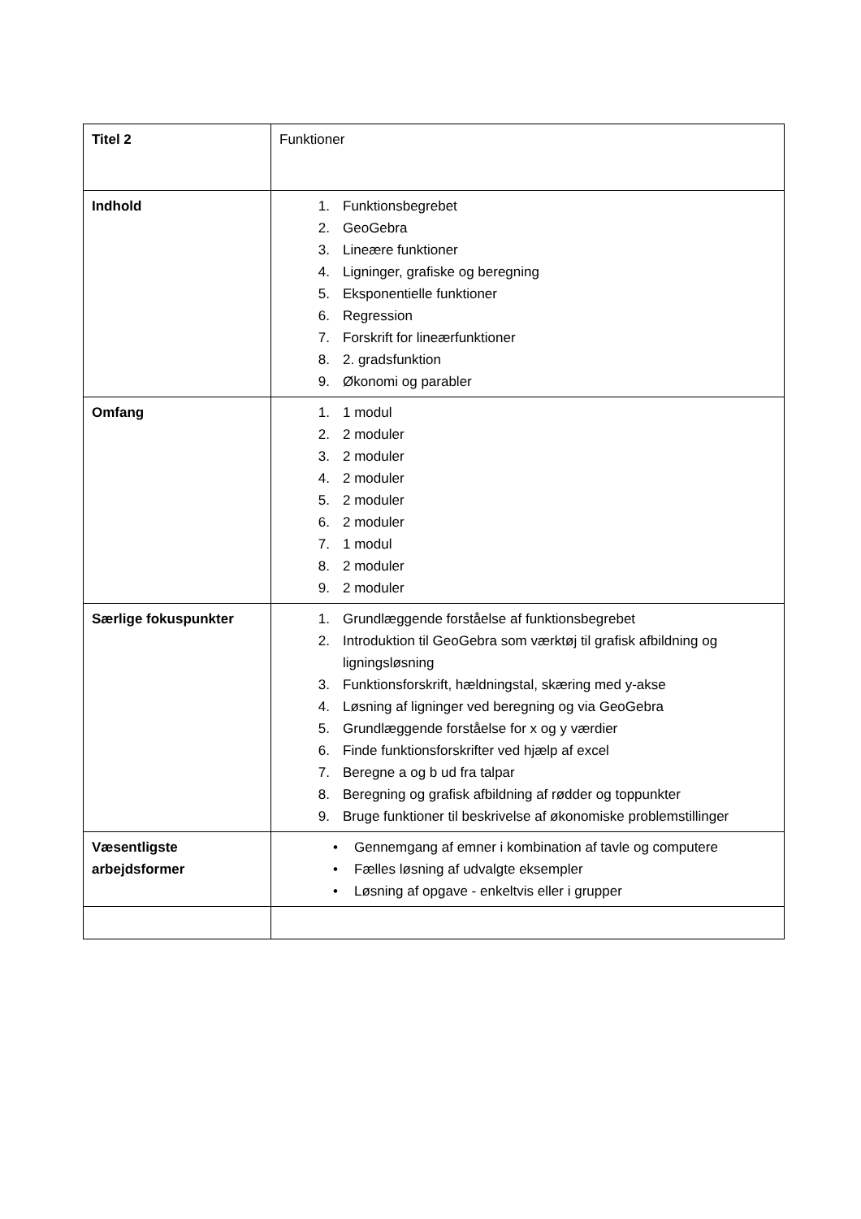| Titel 2 | Funktioner |
| Indhold | 1. Funktionsbegrebet 2. GeoGebra 3. Lineære funktioner 4. Ligninger, grafiske og beregning 5. Eksponentielle funktioner 6. Regression 7. Forskrift for lineærfunktioner 8. 2. gradsfunktion 9. Økonomi og parabler |
| Omfang | 1. 1 modul 2. 2 moduler 3. 2 moduler 4. 2 moduler 5. 2 moduler 6. 2 moduler 7. 1 modul 8. 2 moduler 9. 2 moduler |
| Særlige fokuspunkter | 1. Grundlæggende forståelse af funktionsbegrebet 2. Introduktion til GeoGebra som værktøj til grafisk afbildning og ligningsløsning 3. Funktionsforskrift, hældningstal, skæring med y-akse 4. Løsning af ligninger ved beregning og via GeoGebra 5. Grundlæggende forståelse for x og y værdier 6. Finde funktionsforskrifter ved hjælp af excel 7. Beregne a og b ud fra talpar 8. Beregning og grafisk afbildning af rødder og toppunkter 9. Bruge funktioner til beskrivelse af økonomiske problemstillinger |
| Væsentligste arbejdsformer | • Gennemgang af emner i kombination af tavle og computere • Fælles løsning af udvalgte eksempler • Løsning af opgave - enkeltvis eller i grupper |